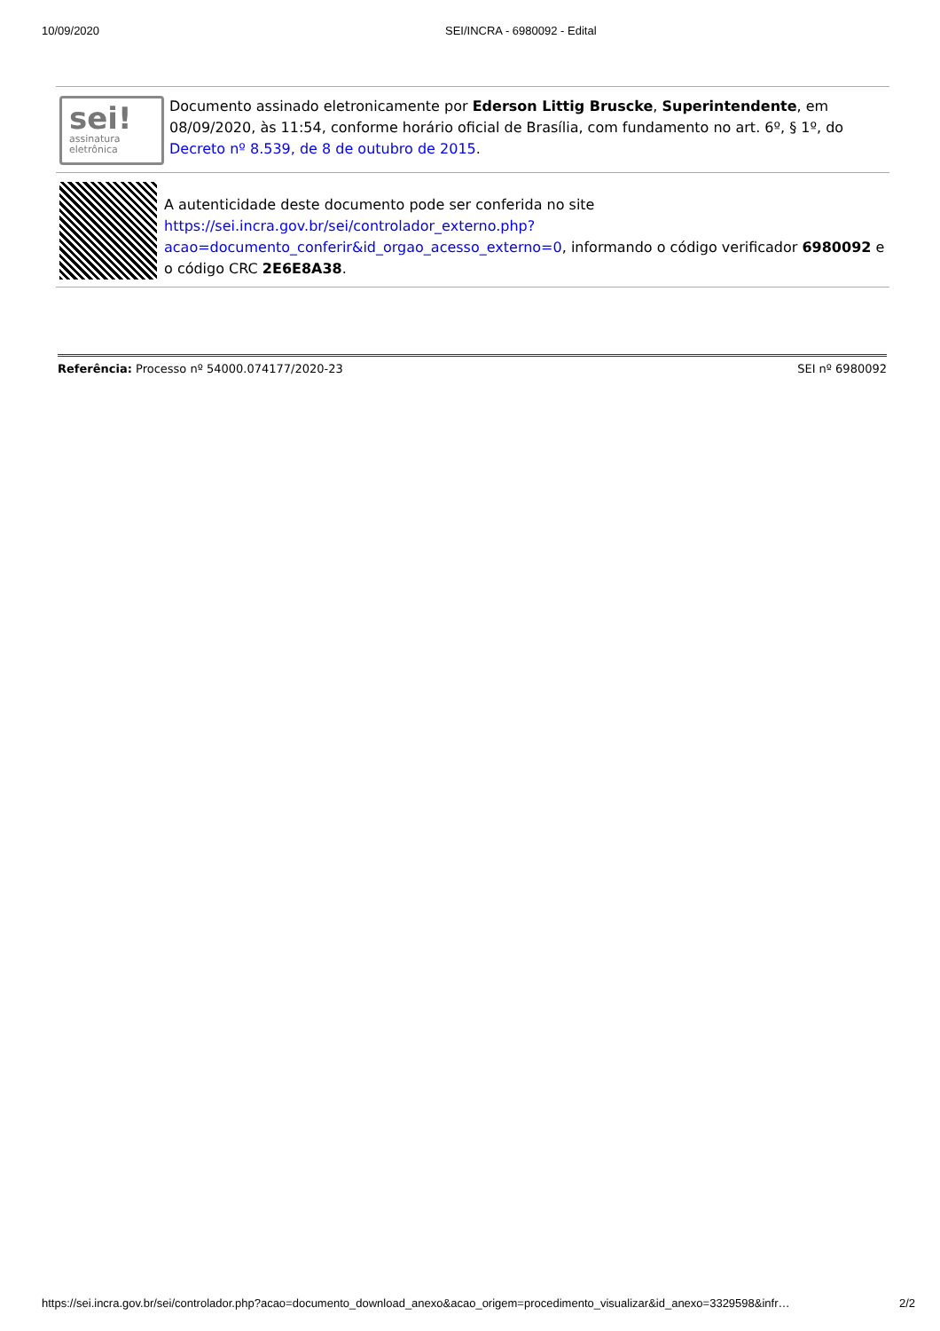10/09/2020 SEI/INCRA - 6980092 - Edital
sei!
assinatura
eletrônica
Documento assinado eletronicamente por Ederson Littig Bruscke, Superintendente, em 08/09/2020, às 11:54, conforme horário oficial de Brasília, com fundamento no art. 6º, § 1º, do Decreto nº 8.539, de 8 de outubro de 2015.
A autenticidade deste documento pode ser conferida no site https://sei.incra.gov.br/sei/controlador_externo.php?acao=documento_conferir&id_orgao_acesso_externo=0, informando o código verificador 6980092 e o código CRC 2E6E8A38.
Referência: Processo nº 54000.074177/2020-23 SEI nº 6980092
https://sei.incra.gov.br/sei/controlador.php?acao=documento_download_anexo&acao_origem=procedimento_visualizar&id_anexo=3329598&infr… 2/2